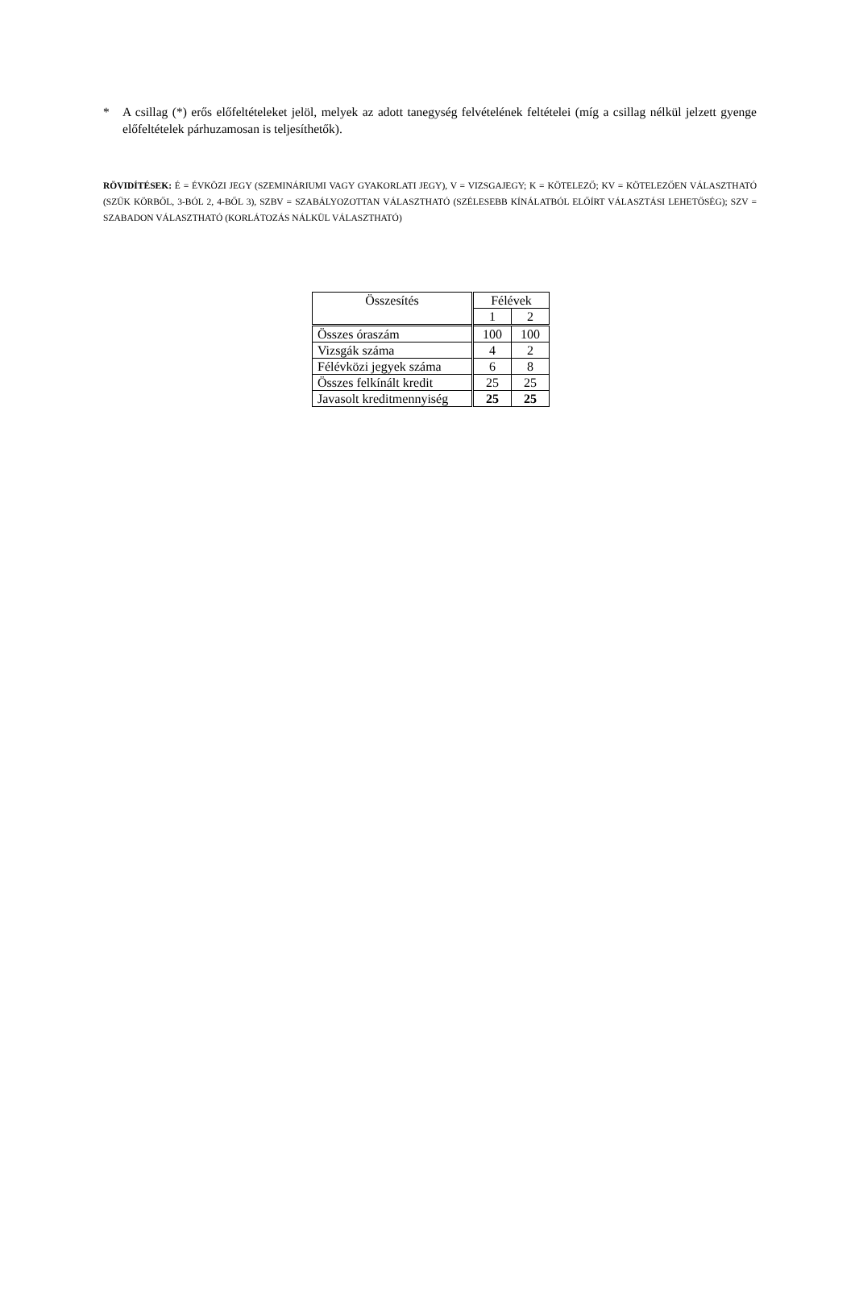* A csillag (*) erős előfeltételeket jelöl, melyek az adott tanegység felvételének feltételei (míg a csillag nélkül jelzett gyenge előfeltételek párhuzamosan is teljesíthetők).
RÖVIDÍTÉSEK: É = ÉVKÖZI JEGY (SZEMINÁRIUMI VAGY GYAKORLATI JEGY), V = VIZSGAJEGY; K = KÖTELEZŐ; KV = KÖTELEZŐEN VÁLASZTHATÓ (SZŰK KÖRBŐL, 3-BÓL 2, 4-BŐL 3), SZBV = SZABÁLYOZOTTAN VÁLASZTHATÓ (SZÉLESEBB KÍNÁLATBÓL ELŐÍRT VÁLASZTÁSI LEHETŐSÉG); SZV = SZABADON VÁLASZTHATÓ (KORLÁTOZÁS NÁLKÜL VÁLASZTHATÓ)
| Összesítés | Félévek | |
| --- | --- | --- |
| | 1 | 2 |
| Összes óraszám | 100 | 100 |
| Vizsgák száma | 4 | 2 |
| Félévközi jegyek száma | 6 | 8 |
| Összes felkínált kredit | 25 | 25 |
| Javasolt kreditmennyiség | 25 | 25 |